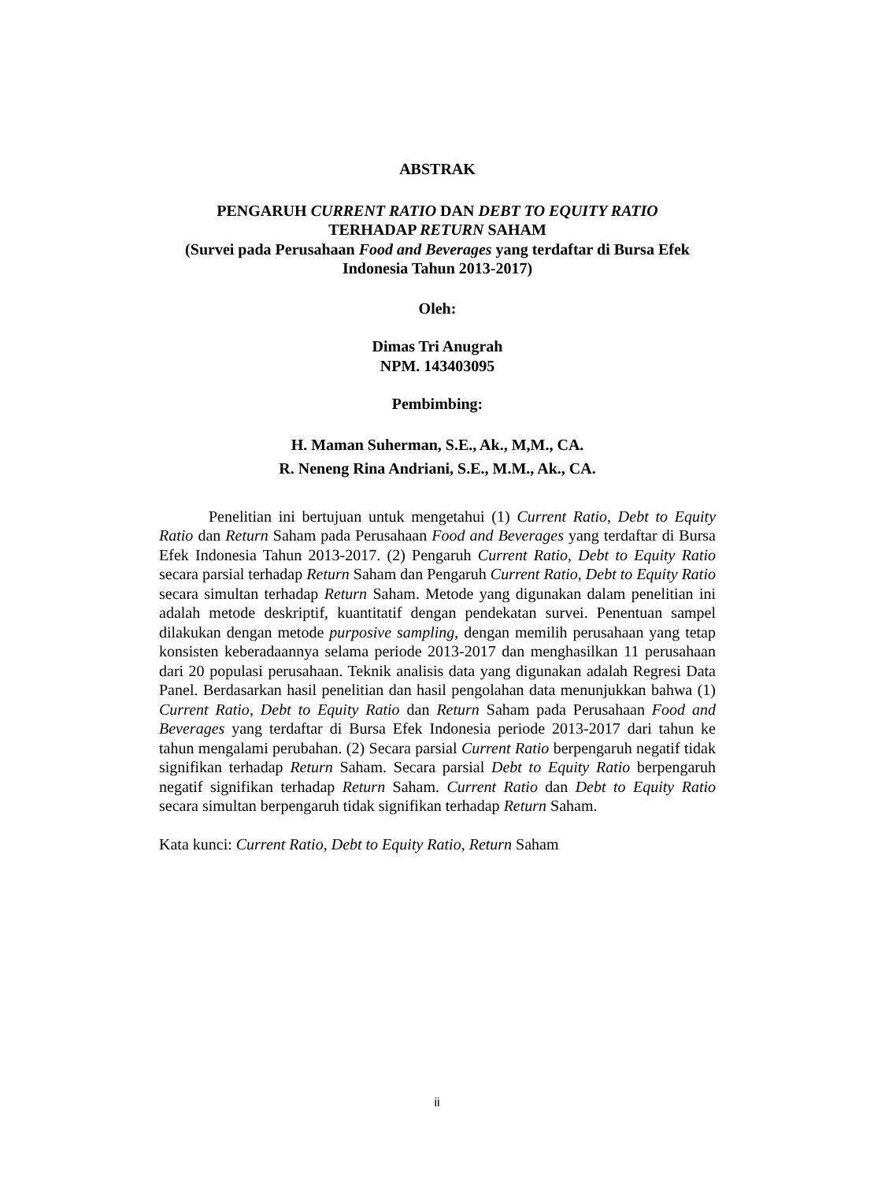ABSTRAK
PENGARUH CURRENT RATIO DAN DEBT TO EQUITY RATIO
TERHADAP RETURN SAHAM
(Survei pada Perusahaan Food and Beverages yang terdaftar di Bursa Efek Indonesia Tahun 2013-2017)
Oleh:
Dimas Tri Anugrah
NPM. 143403095
Pembimbing:
H. Maman Suherman, S.E., Ak., M,M., CA.
R. Neneng Rina Andriani, S.E., M.M., Ak., CA.
Penelitian ini bertujuan untuk mengetahui (1) Current Ratio, Debt to Equity Ratio dan Return Saham pada Perusahaan Food and Beverages yang terdaftar di Bursa Efek Indonesia Tahun 2013-2017. (2) Pengaruh Current Ratio, Debt to Equity Ratio secara parsial terhadap Return Saham dan Pengaruh Current Ratio, Debt to Equity Ratio secara simultan terhadap Return Saham. Metode yang digunakan dalam penelitian ini adalah metode deskriptif, kuantitatif dengan pendekatan survei. Penentuan sampel dilakukan dengan metode purposive sampling, dengan memilih perusahaan yang tetap konsisten keberadaannya selama periode 2013-2017 dan menghasilkan 11 perusahaan dari 20 populasi perusahaan. Teknik analisis data yang digunakan adalah Regresi Data Panel. Berdasarkan hasil penelitian dan hasil pengolahan data menunjukkan bahwa (1) Current Ratio, Debt to Equity Ratio dan Return Saham pada Perusahaan Food and Beverages yang terdaftar di Bursa Efek Indonesia periode 2013-2017 dari tahun ke tahun mengalami perubahan. (2) Secara parsial Current Ratio berpengaruh negatif tidak signifikan terhadap Return Saham. Secara parsial Debt to Equity Ratio berpengaruh negatif signifikan terhadap Return Saham. Current Ratio dan Debt to Equity Ratio secara simultan berpengaruh tidak signifikan terhadap Return Saham.
Kata kunci: Current Ratio, Debt to Equity Ratio, Return Saham
ii